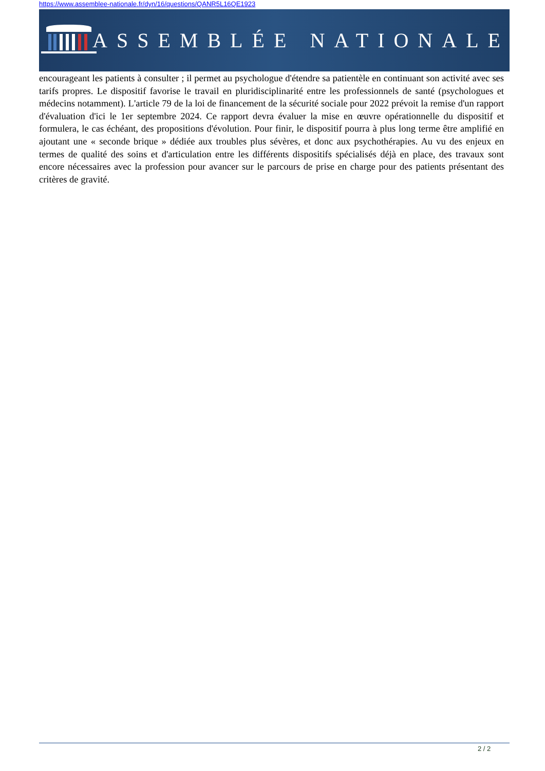https://www.assemblee-nationale.fr/dyn/16/questions/QANR5L16QE1923
ASSEMBLÉE NATIONALE
encourageant les patients à consulter ; il permet au psychologue d'étendre sa patientèle en continuant son activité avec ses tarifs propres. Le dispositif favorise le travail en pluridisciplinarité entre les professionnels de santé (psychologues et médecins notamment). L'article 79 de la loi de financement de la sécurité sociale pour 2022 prévoit la remise d'un rapport d'évaluation d'ici le 1er septembre 2024. Ce rapport devra évaluer la mise en œuvre opérationnelle du dispositif et formulera, le cas échéant, des propositions d'évolution. Pour finir, le dispositif pourra à plus long terme être amplifié en ajoutant une « seconde brique » dédiée aux troubles plus sévères, et donc aux psychothérapies. Au vu des enjeux en termes de qualité des soins et d'articulation entre les différents dispositifs spécialisés déjà en place, des travaux sont encore nécessaires avec la profession pour avancer sur le parcours de prise en charge pour des patients présentant des critères de gravité.
2 / 2